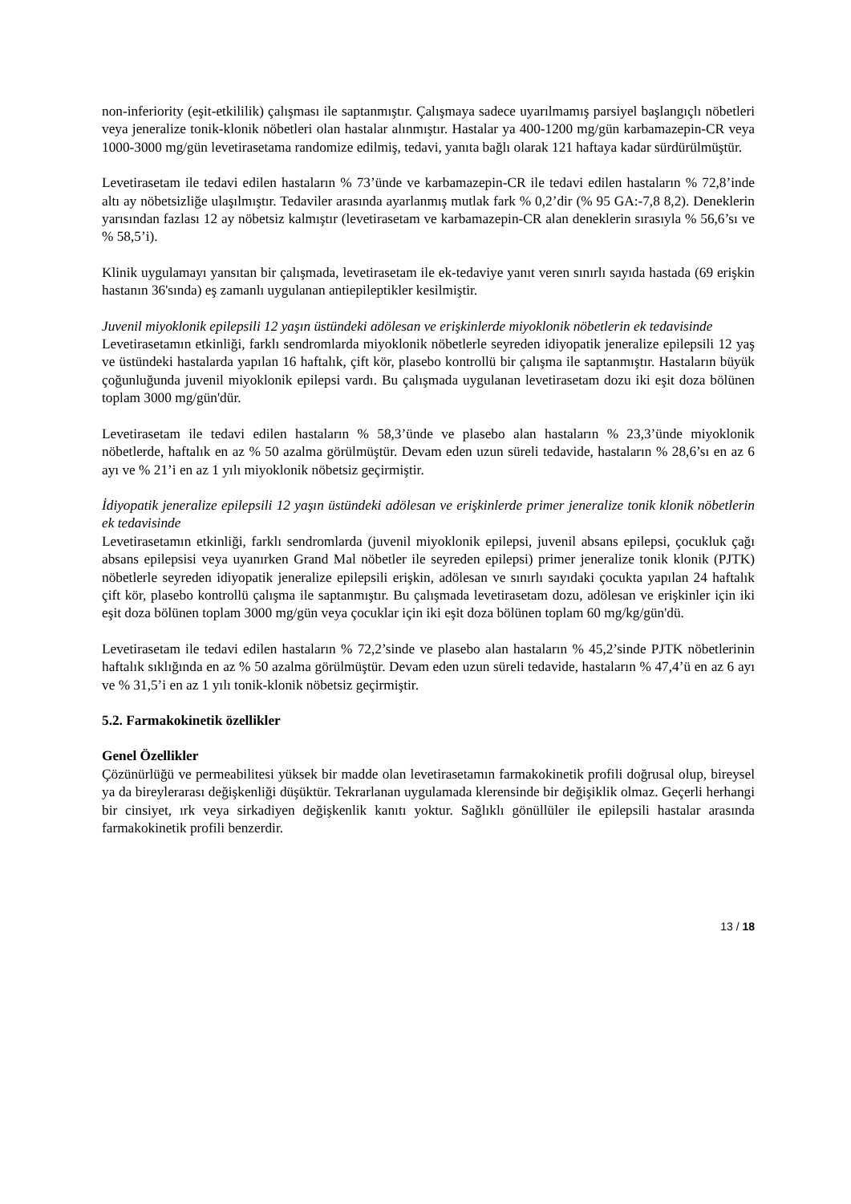non-inferiority (eşit-etkililik) çalışması ile saptanmıştır. Çalışmaya sadece uyarılmamış parsiyel başlangıçlı nöbetleri veya jeneralize tonik-klonik nöbetleri olan hastalar alınmıştır. Hastalar ya 400-1200 mg/gün karbamazepin-CR veya 1000-3000 mg/gün levetirasetama randomize edilmiş, tedavi, yanıta bağlı olarak 121 haftaya kadar sürdürülmüştür.
Levetirasetam ile tedavi edilen hastaların % 73’ünde ve karbamazepin-CR ile tedavi edilen hastaların % 72,8’inde altı ay nöbetsizliğe ulaşılmıştır. Tedaviler arasında ayarlanmış mutlak fark % 0,2’dir (% 95 GA:-7,8 8,2). Deneklerin yarısından fazlası 12 ay nöbetsiz kalmıştır (levetirasetam ve karbamazepin-CR alan deneklerin sırasıyla % 56,6’sı ve % 58,5’i).
Klinik uygulamayı yansıtan bir çalışmada, levetirasetam ile ek-tedaviye yanıt veren sınırlı sayıda hastada (69 erişkin hastanın 36'sında) eş zamanlı uygulanan antiepileptikler kesilmiştir.
Juvenil miyoklonik epilepsili 12 yaşın üstündeki adölesan ve erişkinlerde miyoklonik nöbetlerin ek tedavisinde
Levetirasetamın etkinliği, farklı sendromlarda miyoklonik nöbetlerle seyreden idiyopatik jeneralize epilepsili 12 yaş ve üstündeki hastalarda yapılan 16 haftalık, çift kör, plasebo kontrollü bir çalışma ile saptanmıştır. Hastaların büyük çoğunluğunda juvenil miyoklonik epilepsi vardı. Bu çalışmada uygulanan levetirasetam dozu iki eşit doza bölünen toplam 3000 mg/gün'dür.
Levetirasetam ile tedavi edilen hastaların % 58,3’ünde ve plasebo alan hastaların % 23,3’ünde miyoklonik nöbetlerde, haftalık en az % 50 azalma görülmüştür. Devam eden uzun süreli tedavide, hastaların % 28,6’sı en az 6 ayı ve % 21’i en az 1 yılı miyoklonik nöbetsiz geçirmiştir.
İdiyopatik jeneralize epilepsili 12 yaşın üstündeki adölesan ve erişkinlerde primer jeneralize tonik klonik nöbetlerin ek tedavisinde
Levetirasetamın etkinliği, farklı sendromlarda (juvenil miyoklonik epilepsi, juvenil absans epilepsi, çocukluk çağı absans epilepsisi veya uyanırken Grand Mal nöbetler ile seyreden epilepsi) primer jeneralize tonik klonik (PJTK) nöbetlerle seyreden idiyopatik jeneralize epilepsili erişkin, adölesan ve sınırlı sayıdaki çocukta yapılan 24 haftalık çift kör, plasebo kontrollü çalışma ile saptanmıştır. Bu çalışmada levetirasetam dozu, adölesan ve erişkinler için iki eşit doza bölünen toplam 3000 mg/gün veya çocuklar için iki eşit doza bölünen toplam 60 mg/kg/gün'dü.
Levetirasetam ile tedavi edilen hastaların % 72,2’sinde ve plasebo alan hastaların % 45,2’sinde PJTK nöbetlerinin haftalık sıklığında en az % 50 azalma görülmüştür. Devam eden uzun süreli tedavide, hastaların % 47,4’ü en az 6 ayı ve % 31,5’i en az 1 yılı tonik-klonik nöbetsiz geçirmiştir.
5.2. Farmakokinetik özellikler
Genel Özellikler
Çözünürlüğü ve permeabilitesi yüksek bir madde olan levetirasetamın farmakokinetik profili doğrusal olup, bireysel ya da bireylerarası değişkenliği düşüktür. Tekrarlanan uygulamada klerensinde bir değişiklik olmaz. Geçerli herhangi bir cinsiyet, ırk veya sirkadiyen değişkenlik kanıtı yoktur. Sağlıklı gönüllüler ile epilepsili hastalar arasında farmakokinetik profili benzerdir.
13 / 18